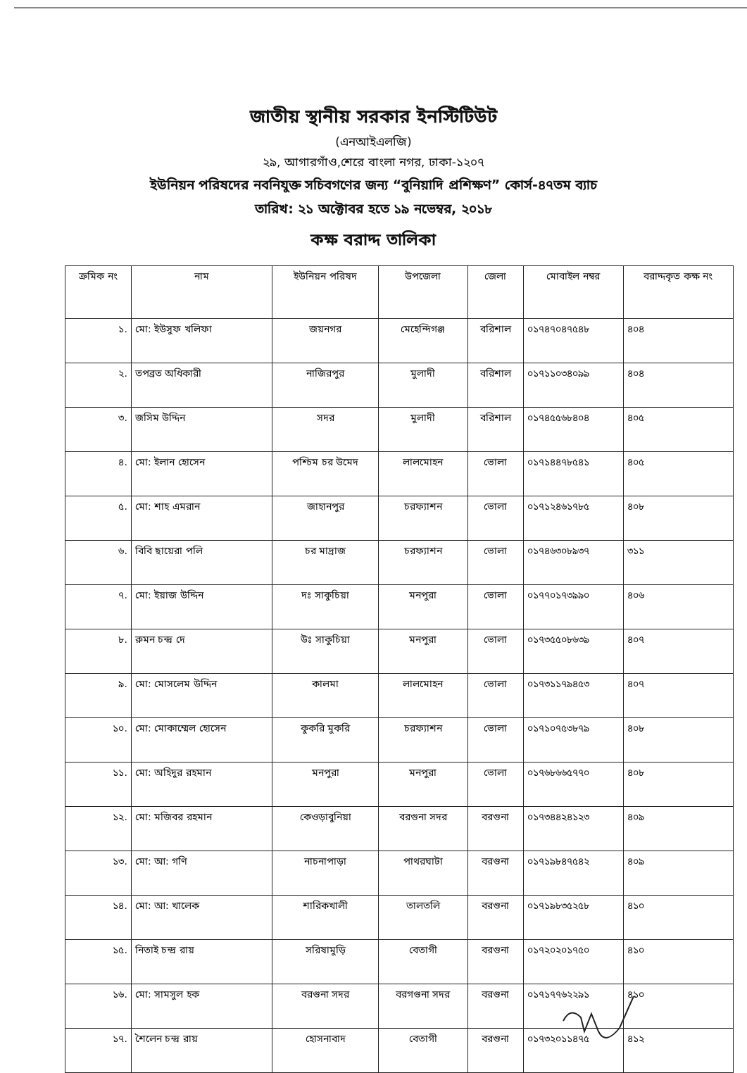জাতীয় স্থানীয় সরকার ইনস্টিটিউট
(এনআইএলজি)
২৯, আগারগাঁও,শেরে বাংলা নগর, ঢাকা-১২০৭
ইউনিয়ন পরিষদের নবনিযুক্ত সচিবগণের জন্য “বুনিয়াদি প্রশিক্ষণ” কোর্স-৪৭তম ব্যাচ
তারিখ: ২১ অক্টোবর হতে ১৯ নভেম্বর, ২০১৮
কক্ষ বরাদ্দ তালিকা
| ক্রমিক নং | নাম | ইউনিয়ন পরিষদ | উপজেলা | জেলা | মোবাইল নম্বর | বরাদ্দকৃত কক্ষ নং |
| --- | --- | --- | --- | --- | --- | --- |
| ১. | মো: ইউসুফ খলিফা | জয়নগর | মেহেন্দিগঞ্জ | বরিশাল | ০১৭৪৭০৪৭৫৪৮ | ৪০৪ |
| ২. | তপব্রত অধিকারী | নাজিরপুর | মুলাদী | বরিশাল | ০১৭১১০৩৪০৯৯ | ৪০৪ |
| ৩. | জসিম উদ্দিন | সদর | মুলাদী | বরিশাল | ০১৭৪৫৫৬৮৪০৪ | ৪০৫ |
| ৪. | মো: ইলান হোসেন | পশ্চিম চর উমেদ | লালমোহন | ভোলা | ০১৭১৪৪৭৮৫৪১ | ৪০৫ |
| ৫. | মো: শাহ এমরান | জাহানপুর | চরফ্যাশন | ভোলা | ০১৭১২৪৬১৭৮৫ | ৪০৮ |
| ৬. | বিবি ছায়েরা পলি | চর মাদ্রাজ | চরফ্যাশন | ভোলা | ০১৭৪৬৩০৮৯৩৭ | ৩১১ |
| ৭. | মো: ইয়াজ উদ্দিন | দঃ সাকুচিয়া | মনপুরা | ভোলা | ০১৭৭০১৭৩৯৯০ | ৪০৬ |
| ৮. | রুমন চন্দ্র দে | উঃ সাকুচিয়া | মনপুরা | ভোলা | ০১৭৩৫৫০৮৬৩৯ | ৪০৭ |
| ৯. | মো: মোসলেম উদ্দিন | কালমা | লালমোহন | ভোলা | ০১৭৩১১৭৯৪৫৩ | ৪০৭ |
| ১০. | মো: মোকাম্মেল হোসেন | কুকরি মুকরি | চরফ্যাশন | ভোলা | ০১৭১০৭৫৩৮৭৯ | ৪০৮ |
| ১১. | মো: অহিদুর রহমান | মনপুরা | মনপুরা | ভোলা | ০১৭৬৮৬৬৫৭৭০ | ৪০৮ |
| ১২. | মো: মজিবর রহমান | কেওড়াবুনিয়া | বরগুনা সদর | বরগুনা | ০১৭৩৪৪২৪১২৩ | ৪০৯ |
| ১৩. | মো: আ: গণি | নাচনাপাড়া | পাথরঘাটা | বরগুনা | ০১৭১৯৮৪৭৫৪২ | ৪০৯ |
| ১৪. | মো: আ: খালেক | শারিকখালী | তালতলি | বরগুনা | ০১৭১৯৮৩৫২৫৮ | ৪১০ |
| ১৫. | নিতাই চন্দ্র রায় | সরিষামুড়ি | বেতাগী | বরগুনা | ০১৭২০২০১৭৫০ | ৪১০ |
| ১৬. | মো: সামসুল হক | বরগুনা সদর | বরগগুনা সদর | বরগুনা | ০১৭১৭৭৬২২৯১ | ৪১০ |
| ১৭. | শৈলেন চন্দ্র রায় | হোসনাবাদ | বেতাগী | বরগুনা | ০১৭৩২০১১৪৭৫ | ৪১২ |